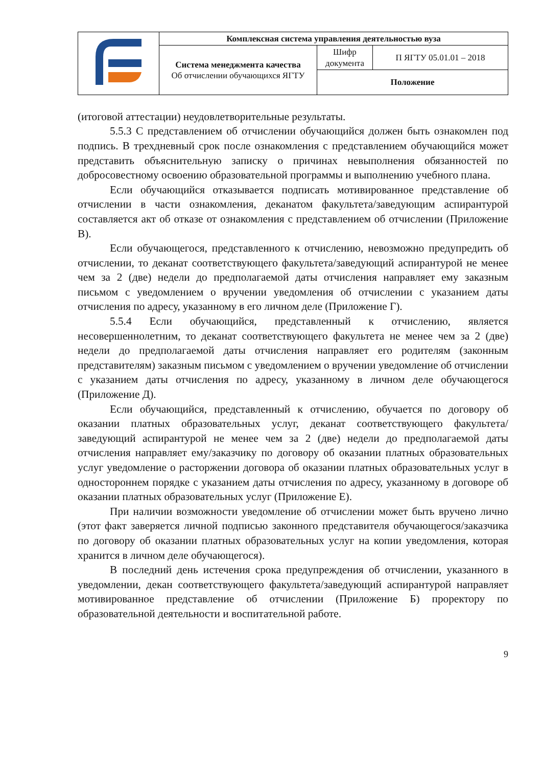| | Комплексная система управления деятельностью вуза | | |
| | Система менеджмента качества Об отчислении обучающихся ЯГТУ | Шифр документа | П ЯГТУ 05.01.01 – 2018 |
| | | Положение | |
(итоговой аттестации) неудовлетворительные результаты.
5.5.3 С представлением об отчислении обучающийся должен быть ознакомлен под подпись. В трехдневный срок после ознакомления с представлением обучающийся может представить объяснительную записку о причинах невыполнения обязанностей по добросовестному освоению образовательной программы и выполнению учебного плана.
Если обучающийся отказывается подписать мотивированное представление об отчислении в части ознакомления, деканатом факультета/заведующим аспирантурой составляется акт об отказе от ознакомления с представлением об отчислении (Приложение В).
Если обучающегося, представленного к отчислению, невозможно предупредить об отчислении, то деканат соответствующего факультета/заведующий аспирантурой не менее чем за 2 (две) недели до предполагаемой даты отчисления направляет ему заказным письмом с уведомлением о вручении уведомления об отчислении с указанием даты отчисления по адресу, указанному в его личном деле (Приложение Г).
5.5.4 Если обучающийся, представленный к отчислению, является несовершеннолетним, то деканат соответствующего факультета не менее чем за 2 (две) недели до предполагаемой даты отчисления направляет его родителям (законным представителям) заказным письмом с уведомлением о вручении уведомление об отчислении с указанием даты отчисления по адресу, указанному в личном деле обучающегося (Приложение Д).
Если обучающийся, представленный к отчислению, обучается по договору об оказании платных образовательных услуг, деканат соответствующего факультета/заведующий аспирантурой не менее чем за 2 (две) недели до предполагаемой даты отчисления направляет ему/заказчику по договору об оказании платных образовательных услуг уведомление о расторжении договора об оказании платных образовательных услуг в одностороннем порядке с указанием даты отчисления по адресу, указанному в договоре об оказании платных образовательных услуг (Приложение Е).
При наличии возможности уведомление об отчислении может быть вручено лично (этот факт заверяется личной подписью законного представителя обучающегося/заказчика по договору об оказании платных образовательных услуг на копии уведомления, которая хранится в личном деле обучающегося).
В последний день истечения срока предупреждения об отчислении, указанного в уведомлении, декан соответствующего факультета/заведующий аспирантурой направляет мотивированное представление об отчислении (Приложение Б) проректору по образовательной деятельности и воспитательной работе.
9